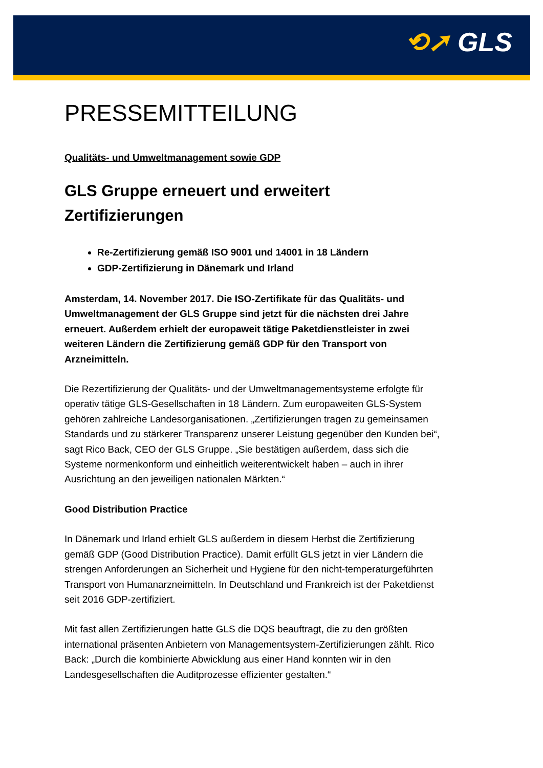⟲➚ GLS
PRESSEMITTEILUNG
Qualitäts- und Umweltmanagement sowie GDP
GLS Gruppe erneuert und erweitert Zertifizierungen
Re-Zertifizierung gemäß ISO 9001 und 14001 in 18 Ländern
GDP-Zertifizierung in Dänemark und Irland
Amsterdam, 14. November 2017. Die ISO-Zertifikate für das Qualitäts- und Umweltmanagement der GLS Gruppe sind jetzt für die nächsten drei Jahre erneuert. Außerdem erhielt der europaweit tätige Paketdienstleister in zwei weiteren Ländern die Zertifizierung gemäß GDP für den Transport von Arzneimitteln.
Die Rezertifizierung der Qualitäts- und der Umweltmanagementsysteme erfolgte für operativ tätige GLS-Gesellschaften in 18 Ländern. Zum europaweiten GLS-System gehören zahlreiche Landesorganisationen. „Zertifizierungen tragen zu gemeinsamen Standards und zu stärkerer Transparenz unserer Leistung gegenüber den Kunden bei“, sagt Rico Back, CEO der GLS Gruppe. „Sie bestätigen außerdem, dass sich die Systeme normenkonform und einheitlich weiterentwickelt haben – auch in ihrer Ausrichtung an den jeweiligen nationalen Märkten.“
Good Distribution Practice
In Dänemark und Irland erhielt GLS außerdem in diesem Herbst die Zertifizierung gemäß GDP (Good Distribution Practice). Damit erfüllt GLS jetzt in vier Ländern die strengen Anforderungen an Sicherheit und Hygiene für den nicht-temperaturgeführten Transport von Humanarzneimitteln. In Deutschland und Frankreich ist der Paketdienst seit 2016 GDP-zertifiziert.
Mit fast allen Zertifizierungen hatte GLS die DQS beauftragt, die zu den größten international präsenten Anbietern von Managementsystem-Zertifizierungen zählt. Rico Back: „Durch die kombinierte Abwicklung aus einer Hand konnten wir in den Landesgesellschaften die Auditprozesse effizienter gestalten.“